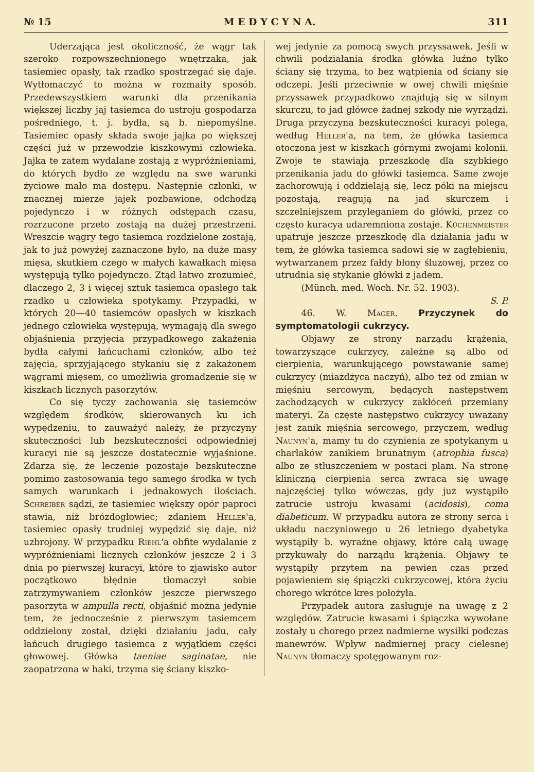№ 15 M E D Y C Y N A. 311
Uderzająca jest okoliczność, że wągr tak szeroko rozpowszechnionego wnętrzaka, jak tasiemiec opasły, tak rzadko spostrzegać się daje. Wytłomaczyć to można w rozmaity sposób. Przedewszystkiem warunki dla przenikania większej liczby jaj tasiemca do ustroju gospodarza pośredniego, t. j. bydła, są b. niepomyślne. Tasiemiec opasły składa swoje jajka po większej części już w przewodzie kiszkowymi człowieka. Jajka te zatem wydalane zostają z wypróżnieniami, do których bydło ze względu na swe warunki życiowe mało ma dostępu. Następnie członki, w znacznej mierze jajek pozbawione, odchodzą pojedynczo i w różnych odstępach czasu, rozrzucone przeto zostają na dużej przestrzeni. Wreszcie wągry tego tasiemca rozdzielone zostają, jak to już powyżej zaznaczone było, na duże masy mięsa, skutkiem czego w małych kawałkach mięsa występują tylko pojedynczo. Ztąd łatwo zrozumieć, dlaczego 2, 3 i więcej sztuk tasiemca opasłego tak rzadko u człowieka spotykamy. Przypadki, w których 20—40 tasiemców opasłych w kiszkach jednego człowieka występują, wymagają dla swego objaśnienia przyjęcia przypadkowego zakażenia bydła całymi łańcuchami członków, albo też zajęcia, sprzyjającego stykaniu się z zakażonem wągrami mięsem, co umożliwia gromadzenie się w kiszkach licznych pasorzytów.
Co się tyczy zachowania się tasiemców względem środków, skierowanych ku ich wypędzeniu, to zauważyć należy, że przyczyny skuteczności lub bezskuteczności odpowiedniej kuracyi nie są jeszcze dostatecznie wyjaśnione. Zdarza się, że leczenie pozostaje bezskuteczne pomimo zastosowania tego samego środka w tych samych warunkach i jednakowych ilościach. Schreiber sądzi, że tasiemiec większy opór paproci stawia, niż brózdogłowiec; zdaniem Heller'a, tasiemiec opasły trudniej wypędzić się daje, niż uzbrojony. W przypadku Riehl'a obfite wydalanie z wypróżnieniami licznych członków jeszcze 2 i 3 dnia po pierwszej kuracyi, które to zjawisko autor początkowo błędnie tłomaczył sobie zatrzymywaniem członków jeszcze pierwszego pasorzyta w ampulla recti, objaśnić można jedynie tem, że jednocześnie z pierwszym tasiemcem oddzielony został, dzięki działaniu jadu, cały łańcuch drugiego tasiemca z wyjątkiem części głowowej. Główka taeniae saginatae, nie zaopatrzona w haki, trzyma się ściany kiszko-
wej jedynie za pomocą swych przyssawek. Jeśli w chwili podziałania środka główka luźno tylko ściany się trzyma, to bez wątpienia od ściany się odczepi. Jeśli przeciwnie w owej chwili mięśnie przyssawek przypadkowo znajdują się w silnym skurczu, to jad główce żadnej szkody nie wyrządzi. Druga przyczyna bezskuteczności kuracyi polega, według Heller'a, na tem, że główka tasiemca otoczona jest w kiszkach górnymi zwojami kolonii. Zwoje te stawiają przeszkodę dla szybkiego przenikania jadu do główki tasiemca. Same zwoje zachorowują i oddzielają się, lecz póki na miejscu pozostają, reagują na jad skurczem i szczelniejszem przyleganiem do główki, przez co często kuracya udaremniona zostaje. Küchenmeister upatruje jeszcze przeszkodę dla działania jadu w tem, że główka tasiemca sadowi się w zagłębieniu, wytwarzanem przez fałdy błony śluzowej, przez co utrudnia się stykanie główki z jadem.
(Münch. med. Woch. Nr. 52. 1903).
S. P.
46. W. Mager. Przyczynek do symptomatologii cukrzycy.
Objawy ze strony narządu krążenia, towarzyszące cukrzycy, zależne są albo od cierpienia, warunkującego powstawanie samej cukrzycy (miażdżyca naczyń), albo też od zmian w mięśniu sercowym, będących następstwem zachodzących w cukrzycy zakłóceń przemiany materyi. Za częste następstwo cukrzycy uważany jest zanik mięśnia sercowego, przyczem, według Naunyn'a, mamy tu do czynienia ze spotykanym u charłaków zanikiem brunatnym (atrophia fusca) albo ze stłuszczeniem w postaci plam. Na stronę kliniczną cierpienia serca zwraca się uwagę najczęściej tylko wówczas, gdy już wystąpiło zatrucie ustroju kwasami (acidosis), coma diabeticum. W przypadku autora ze strony serca i układu naczyniowego u 26 letniego dyabetyka wystąpiły b. wyraźne objawy, które całą uwagę przykuwały do narządu krążenia. Objawy te wystąpiły przytem na pewien czas przed pojawieniem się śpiączki cukrzycowej, która życiu chorego wkrótce kres położyła.
Przypadek autora zasługuje na uwagę z 2 względów. Zatrucie kwasami i śpiączka wywołane zostały u chorego przez nadmierne wysiłki podczas manewrów. Wpływ nadmiernej pracy cielesnej Naunyn tłomaczy spotęgowanym roz-